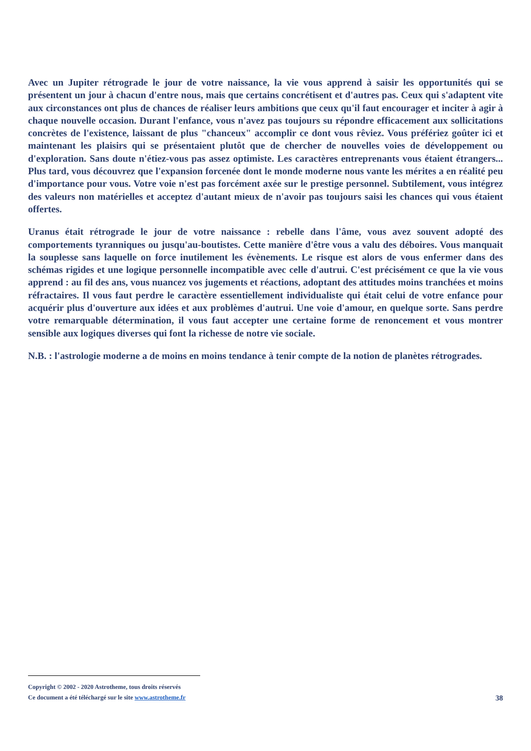Avec un Jupiter rétrograde le jour de votre naissance, la vie vous apprend à saisir les opportunités qui se présentent un jour à chacun d'entre nous, mais que certains concrétisent et d'autres pas. Ceux qui s'adaptent vite aux circonstances ont plus de chances de réaliser leurs ambitions que ceux qu'il faut encourager et inciter à agir à chaque nouvelle occasion. Durant l'enfance, vous n'avez pas toujours su répondre efficacement aux sollicitations concrètes de l'existence, laissant de plus "chanceux" accomplir ce dont vous rêviez. Vous préfériez goûter ici et maintenant les plaisirs qui se présentaient plutôt que de chercher de nouvelles voies de développement ou d'exploration. Sans doute n'étiez-vous pas assez optimiste. Les caractères entreprenants vous étaient étrangers... Plus tard, vous découvrez que l'expansion forcenée dont le monde moderne nous vante les mérites a en réalité peu d'importance pour vous. Votre voie n'est pas forcément axée sur le prestige personnel. Subtilement, vous intégrez des valeurs non matérielles et acceptez d'autant mieux de n'avoir pas toujours saisi les chances qui vous étaient offertes.
Uranus était rétrograde le jour de votre naissance : rebelle dans l'âme, vous avez souvent adopté des comportements tyranniques ou jusqu'au-boutistes. Cette manière d'être vous a valu des déboires. Vous manquait la souplesse sans laquelle on force inutilement les évènements. Le risque est alors de vous enfermer dans des schémas rigides et une logique personnelle incompatible avec celle d'autrui. C'est précisément ce que la vie vous apprend : au fil des ans, vous nuancez vos jugements et réactions, adoptant des attitudes moins tranchées et moins réfractaires. Il vous faut perdre le caractère essentiellement individualiste qui était celui de votre enfance pour acquérir plus d'ouverture aux idées et aux problèmes d'autrui. Une voie d'amour, en quelque sorte. Sans perdre votre remarquable détermination, il vous faut accepter une certaine forme de renoncement et vous montrer sensible aux logiques diverses qui font la richesse de notre vie sociale.
N.B. : l'astrologie moderne a de moins en moins tendance à tenir compte de la notion de planètes rétrogrades.
Copyright © 2002 - 2020 Astrotheme, tous droits réservés
Ce document a été téléchargé sur le site www.astrotheme.fr
38